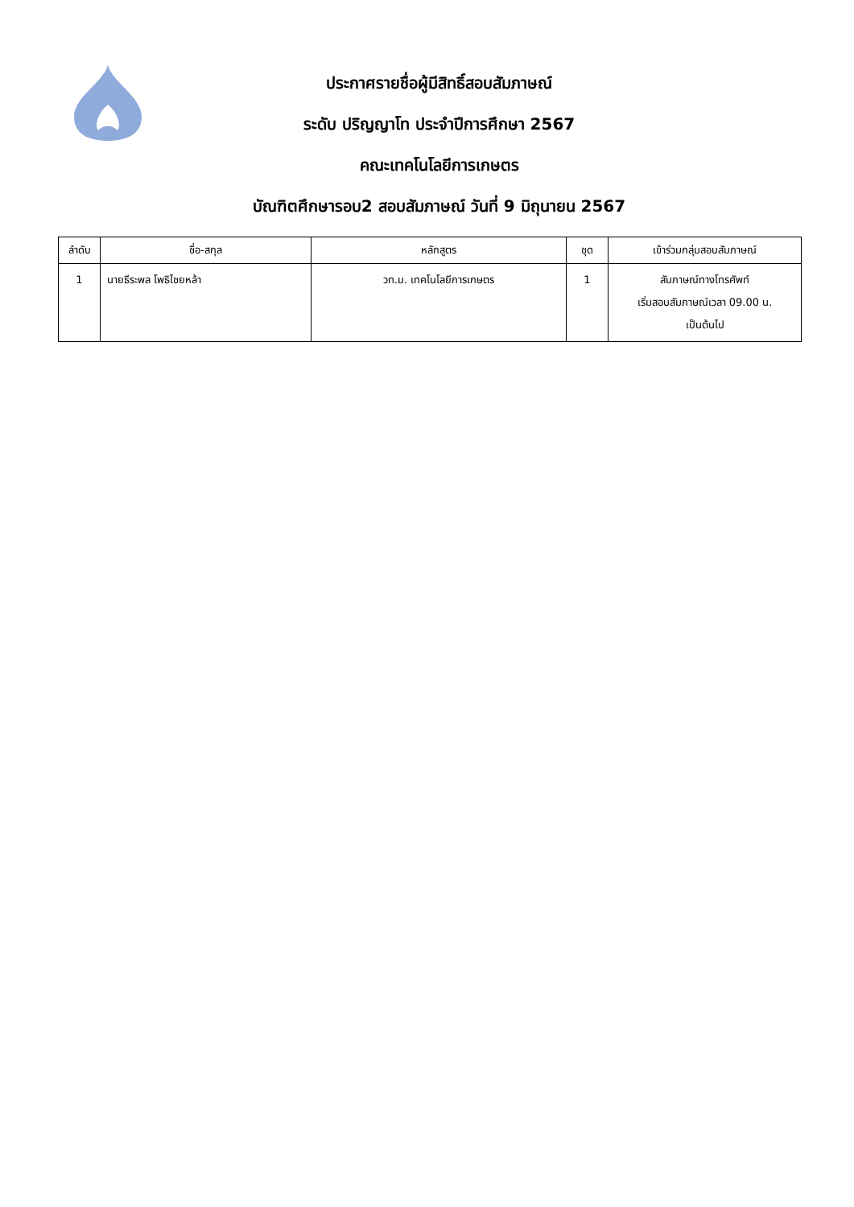ประกาศรายชื่อผู้มีสิทธิ์สอบสัมภาษณ์
ระดับ ปริญญาโท ประจำปีการศึกษา 2567
คณะเทคโนโลยีการเกษตร
บัณฑิตศึกษารอบ2 สอบสัมภาษณ์ วันที่ 9 มิถุนายน 2567
| ลำดับ | ชื่อ-สกุล | หลักสูตร | ชุด | เข้าร่วมกลุ่มสอบสัมภาษณ์ |
| --- | --- | --- | --- | --- |
| 1 | นายธีระพล โพธิไชยหล้า | วท.ม. เทคโนโลยีการเกษตร | 1 | สัมภาษณ์ทางโทรศัพท์ เริ่มสอบสัมภาษณ์เวลา 09.00 น. เป็นต้นไป |